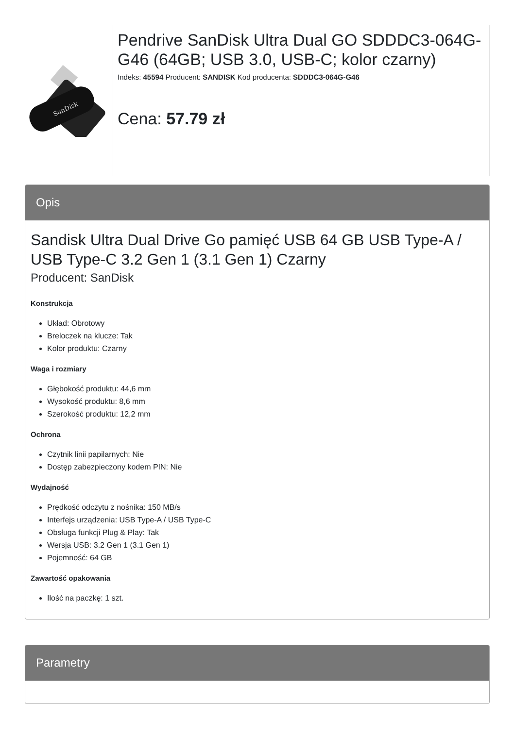SanDisk
Pendrive SanDisk Ultra Dual GO SDDDC3-064G-G46 (64GB; USB 3.0, USB-C; kolor czarny)
Indeks: 45594 Producent: SANDISK Kod producenta: SDDDC3-064G-G46
Cena: 57.79 zł
Opis
Sandisk Ultra Dual Drive Go pamięć USB 64 GB USB Type-A / USB Type-C 3.2 Gen 1 (3.1 Gen 1) Czarny
Producent: SanDisk
Konstrukcja
Układ: Obrotowy
Breloczek na klucze: Tak
Kolor produktu: Czarny
Waga i rozmiary
Głębokość produktu: 44,6 mm
Wysokość produktu: 8,6 mm
Szerokość produktu: 12,2 mm
Ochrona
Czytnik linii papilarnych: Nie
Dostęp zabezpieczony kodem PIN: Nie
Wydajność
Prędkość odczytu z nośnika: 150 MB/s
Interfejs urządzenia: USB Type-A / USB Type-C
Obsługa funkcji Plug & Play: Tak
Wersja USB: 3.2 Gen 1 (3.1 Gen 1)
Pojemność: 64 GB
Zawartość opakowania
Ilość na paczkę: 1 szt.
Parametry